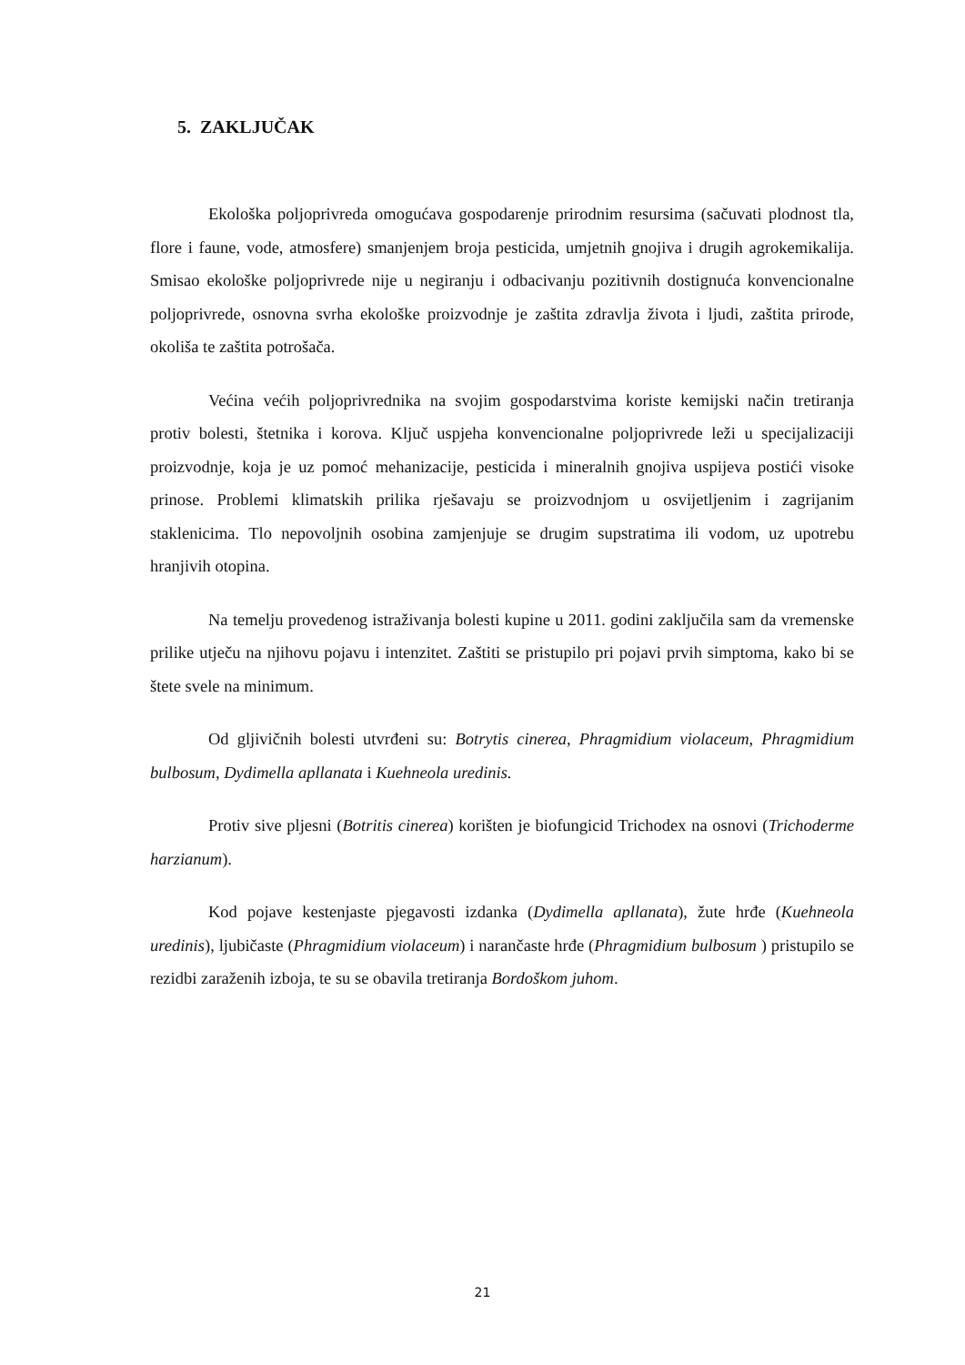5. ZAKLJUČAK
Ekološka poljoprivreda omogućava gospodarenje prirodnim resursima (sačuvati plodnost tla, flore i faune, vode, atmosfere) smanjenjem broja pesticida, umjetnih gnojiva i drugih agrokemikalija. Smisao ekološke poljoprivrede nije u negiranju i odbacivanju pozitivnih dostignuća konvencionalne poljoprivrede, osnovna svrha ekološke proizvodnje je zaštita zdravlja života i ljudi, zaštita prirode, okoliša te zaštita potrošača.
Većina većih poljoprivrednika na svojim gospodarstvima koriste kemijski način tretiranja protiv bolesti, štetnika i korova. Ključ uspjeha konvencionalne poljoprivrede leži u specijalizaciji proizvodnje, koja je uz pomoć mehanizacije, pesticida i mineralnih gnojiva uspijeva postići visoke prinose. Problemi klimatskih prilika rješavaju se proizvodnjom u osvijetljenim i zagrijanim staklenicima. Tlo nepovoljnih osobina zamjenjuje se drugim supstratima ili vodom, uz upotrebu hranjivih otopina.
Na temelju provedenog istraživanja bolesti kupine u 2011. godini zaključila sam da vremenske prilike utječu na njihovu pojavu i intenzitet. Zaštiti se pristupilo pri pojavi prvih simptoma, kako bi se štete svele na minimum.
Od gljivičnih bolesti utvrđeni su: Botrytis cinerea, Phragmidium violaceum, Phragmidium bulbosum, Dydimella apllanata i Kuehneola uredinis.
Protiv sive pljesni (Botritis cinerea) korišten je biofungicid Trichodex na osnovi (Trichoderme harzianum).
Kod pojave kestenjaste pjegavosti izdanka (Dydimella apllanata), žute hrđe (Kuehneola uredinis), ljubičaste (Phragmidium violaceum) i narančaste hrđe (Phragmidium bulbosum ) pristupilo se rezidbi zaraženih izboja, te su se obavila tretiranja Bordoškom juhom.
21